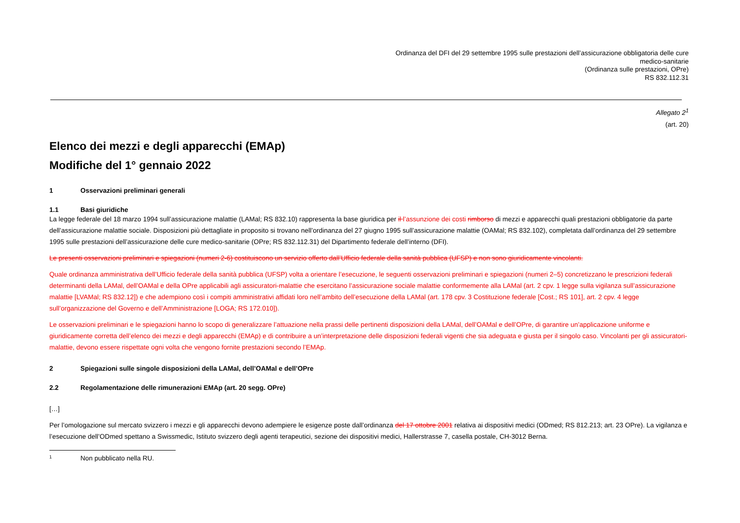Ordinanza del DFI del 29 settembre 1995 sulle prestazioni dell’assicurazione obbligatoria delle cure
medico-sanitarie
(Ordinanza sulle prestazioni, OPre)
RS 832.112.31
Allegato 2<sup>1</sup>
(art. 20)
Elenco dei mezzi e degli apparecchi (EMAp)
Modifiche del 1° gennaio 2022
1 Osservazioni preliminari generali
1.1 Basi giuridiche
La legge federale del 18 marzo 1994 sull’assicurazione malattie (LAMal; RS 832.10) rappresenta la base giuridica per il l’assunzione dei costi rimborso di mezzi e apparecchi quali prestazioni obbligatorie da parte dell’assicurazione malattie sociale. Disposizioni più dettagliate in proposito si trovano nell’ordinanza del 27 giugno 1995 sull’assicurazione malattie (OAMal; RS 832.102), completata dall’ordinanza del 29 settembre 1995 sulle prestazioni dell’assicurazione delle cure medico-sanitarie (OPre; RS 832.112.31) del Dipartimento federale dell’interno (DFI).
Le presenti osservazioni preliminari e spiegazioni (numeri 2-6) costituiscono un servizio offerto dall’Ufficio federale della sanità pubblica (UFSP) e non sono giuridicamente vincolanti.
Quale ordinanza amministrativa dell’Ufficio federale della sanità pubblica (UFSP) volta a orientare l’esecuzione, le seguenti osservazioni preliminari e spiegazioni (numeri 2–5) concretizzano le prescrizioni federali determinanti della LAMal, dell’OAMal e della OPre applicabili agli assicuratori-malattie che esercitano l’assicurazione sociale malattie conformemente alla LAMal (art. 2 cpv. 1 legge sulla vigilanza sull’assicurazione malattie [LVAMal; RS 832.12]) e che adempiono così i compiti amministrativi affidati loro nell’ambito dell’esecuzione della LAMal (art. 178 cpv. 3 Costituzione federale [Cost.; RS 101], art. 2 cpv. 4 legge sull’organizzazione del Governo e dell’Amministrazione [LOGA; RS 172.010]).
Le osservazioni preliminari e le spiegazioni hanno lo scopo di generalizzare l’attuazione nella prassi delle pertinenti disposizioni della LAMal, dell’OAMal e dell’OPre, di garantire un’applicazione uniforme e giuridicamente corretta dell’elenco dei mezzi e degli apparecchi (EMAp) e di contribuire a un’interpretazione delle disposizioni federali vigenti che sia adeguata e giusta per il singolo caso. Vincolanti per gli assicuratori-malattie, devono essere rispettate ogni volta che vengono fornite prestazioni secondo l’EMAp.
2 Spiegazioni sulle singole disposizioni della LAMal, dell’OAMal e dell’OPre
2.2 Regolamentazione delle rimunerazioni EMAp (art. 20 segg. OPre)
[…]
Per l’omologazione sul mercato svizzero i mezzi e gli apparecchi devono adempiere le esigenze poste dall’ordinanza del 17 ottobre 2001 relativa ai dispositivi medici (ODmed; RS 812.213; art. 23 OPre). La vigilanza e l’esecuzione dell’ODmed spettano a Swissmedic, Istituto svizzero degli agenti terapeutici, sezione dei dispositivi medici, Hallerstrasse 7, casella postale, CH-3012 Berna.
<sup>1</sup> Non pubblicato nella RU.